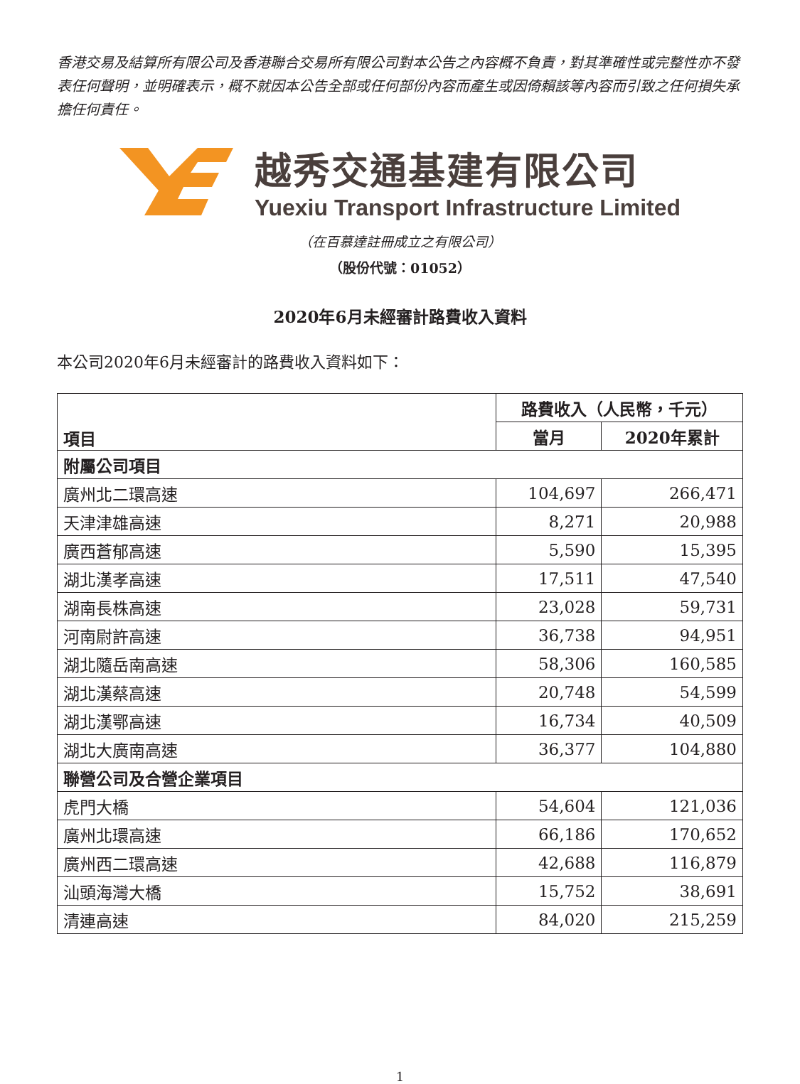香港交易及結算所有限公司及香港聯合交易所有限公司對本公告之內容概不負責，對其準確性或完整性亦不發表任何聲明，並明確表示，概不就因本公告全部或任何部份內容而產生或因倚賴該等內容而引致之任何損失承擔任何責任。
越秀交通基建有限公司
Yuexiu Transport Infrastructure Limited
（在百慕達註冊成立之有限公司）
（股份代號：01052）
2020年6月未經審計路費收入資料
本公司2020年6月未經審計的路費收入資料如下：
| 項目 | 路費收入（人民幣，千元） | |
| --- | --- | --- |
| | 當月 | 2020年累計 |
| 附屬公司項目 | | |
| 廣州北二環高速 | 104,697 | 266,471 |
| 天津津雄高速 | 8,271 | 20,988 |
| 廣西蒼郁高速 | 5,590 | 15,395 |
| 湖北漢孝高速 | 17,511 | 47,540 |
| 湖南長株高速 | 23,028 | 59,731 |
| 河南尉許高速 | 36,738 | 94,951 |
| 湖北隨岳南高速 | 58,306 | 160,585 |
| 湖北漢蔡高速 | 20,748 | 54,599 |
| 湖北漢鄂高速 | 16,734 | 40,509 |
| 湖北大廣南高速 | 36,377 | 104,880 |
| 聯營公司及合營企業項目 | | |
| 虎門大橋 | 54,604 | 121,036 |
| 廣州北環高速 | 66,186 | 170,652 |
| 廣州西二環高速 | 42,688 | 116,879 |
| 汕頭海灣大橋 | 15,752 | 38,691 |
| 清連高速 | 84,020 | 215,259 |
1